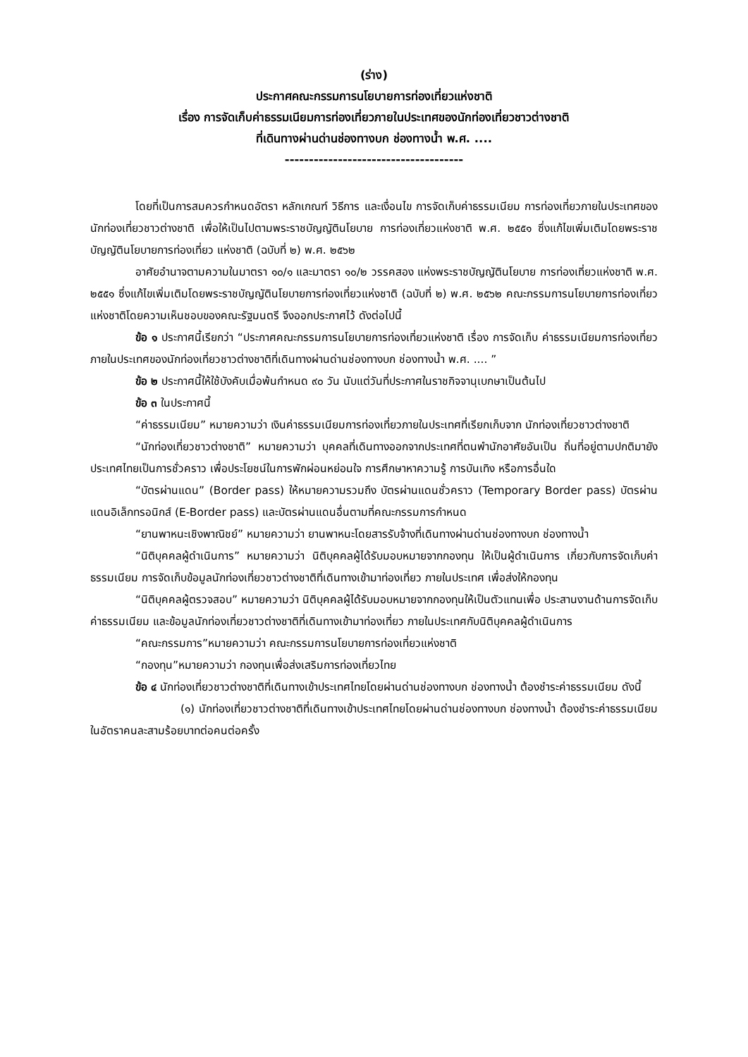(ร่าง)
ประกาศคณะกรรมการนโยบายการท่องเที่ยวแห่งชาติ
เรื่อง การจัดเก็บค่าธรรมเนียมการท่องเที่ยวภายในประเทศของนักท่องเที่ยวชาวต่างชาติ
ที่เดินทางผ่านด่านช่องทางบก ช่องทางน้ำ พ.ศ. ....
-------------------------------------
โดยที่เป็นการสมควรกำหนดอัตรา หลักเกณฑ์ วิธีการ และเงื่อนไข การจัดเก็บค่าธรรมเนียม การท่องเที่ยวภายในประเทศของนักท่องเที่ยวชาวต่างชาติ เพื่อให้เป็นไปตามพระราชบัญญัตินโยบาย การท่องเที่ยวแห่งชาติ พ.ศ. ๒๕๕๑ ซึ่งแก้ไขเพิ่มเติมโดยพระราชบัญญัตินโยบายการท่องเที่ยว แห่งชาติ (ฉบับที่ ๒) พ.ศ. ๒๕๖๒
อาศัยอำนาจตามความในมาตรา ๑๐/๑ และมาตรา ๑๐/๒ วรรคสอง แห่งพระราชบัญญัตินโยบาย การท่องเที่ยวแห่งชาติ พ.ศ. ๒๕๕๑ ซึ่งแก้ไขเพิ่มเติมโดยพระราชบัญญัตินโยบายการท่องเที่ยวแห่งชาติ (ฉบับที่ ๒) พ.ศ. ๒๕๖๒ คณะกรรมการนโยบายการท่องเที่ยวแห่งชาติโดยความเห็นชอบของคณะรัฐมนตรี จึงออกประกาศไว้ ดังต่อไปนี้
ข้อ ๑ ประกาศนี้เรียกว่า “ประกาศคณะกรรมการนโยบายการท่องเที่ยวแห่งชาติ เรื่อง การจัดเก็บ ค่าธรรมเนียมการท่องเที่ยวภายในประเทศของนักท่องเที่ยวชาวต่างชาติที่เดินทางผ่านด่านช่องทางบก ช่องทางน้ำ พ.ศ. .... ”
ข้อ ๒ ประกาศนี้ให้ใช้บังคับเมื่อพ้นกำหนด ๙๐ วัน นับแต่วันที่ประกาศในราชกิจจานุเบกษาเป็นต้นไป
ข้อ ๓ ในประกาศนี้
“ค่าธรรมเนียม” หมายความว่า เงินค่าธรรมเนียมการท่องเที่ยวภายในประเทศที่เรียกเก็บจาก นักท่องเที่ยวชาวต่างชาติ
“นักท่องเที่ยวชาวต่างชาติ” หมายความว่า บุคคลที่เดินทางออกจากประเทศที่ตนพำนักอาศัยอันเป็น ถิ่นที่อยู่ตามปกติมายังประเทศไทยเป็นการชั่วคราว เพื่อประโยชน์ในการพักผ่อนหย่อนใจ การศึกษาหาความรู้ การบันเทิง หรือการอื่นใด
“บัตรผ่านแดน” (Border pass) ให้หมายความรวมถึง บัตรผ่านแดนชั่วคราว (Temporary Border pass) บัตรผ่านแดนอิเล็กทรอนิกส์ (E-Border pass) และบัตรผ่านแดนอื่นตามที่คณะกรรมการกำหนด
“ยานพาหนะเชิงพาณิชย์” หมายความว่า ยานพาหนะโดยสารรับจ้างที่เดินทางผ่านด่านช่องทางบก ช่องทางน้ำ
“นิติบุคคลผู้ดำเนินการ” หมายความว่า นิติบุคคลผู้ได้รับมอบหมายจากกองทุน ให้เป็นผู้ดำเนินการ เกี่ยวกับการจัดเก็บค่าธรรมเนียม การจัดเก็บข้อมูลนักท่องเที่ยวชาวต่างชาติที่เดินทางเข้ามาท่องเที่ยว ภายในประเทศ เพื่อส่งให้กองทุน
“นิติบุคคลผู้ตรวจสอบ” หมายความว่า นิติบุคคลผู้ได้รับมอบหมายจากกองทุนให้เป็นตัวแทนเพื่อ ประสานงานด้านการจัดเก็บค่าธรรมเนียม และข้อมูลนักท่องเที่ยวชาวต่างชาติที่เดินทางเข้ามาท่องเที่ยว ภายในประเทศกับนิติบุคคลผู้ดำเนินการ
“คณะกรรมการ”หมายความว่า คณะกรรมการนโยบายการท่องเที่ยวแห่งชาติ
“กองทุน”หมายความว่า กองทุนเพื่อส่งเสริมการท่องเที่ยวไทย
ข้อ ๔ นักท่องเที่ยวชาวต่างชาติที่เดินทางเข้าประเทศไทยโดยผ่านด่านช่องทางบก ช่องทางน้ำ ต้องชำระค่าธรรมเนียม ดังนี้
(๑) นักท่องเที่ยวชาวต่างชาติที่เดินทางเข้าประเทศไทยโดยผ่านด่านช่องทางบก ช่องทางน้ำ ต้องชำระค่าธรรมเนียมในอัตราคนละสามร้อยบาทต่อคนต่อครั้ง